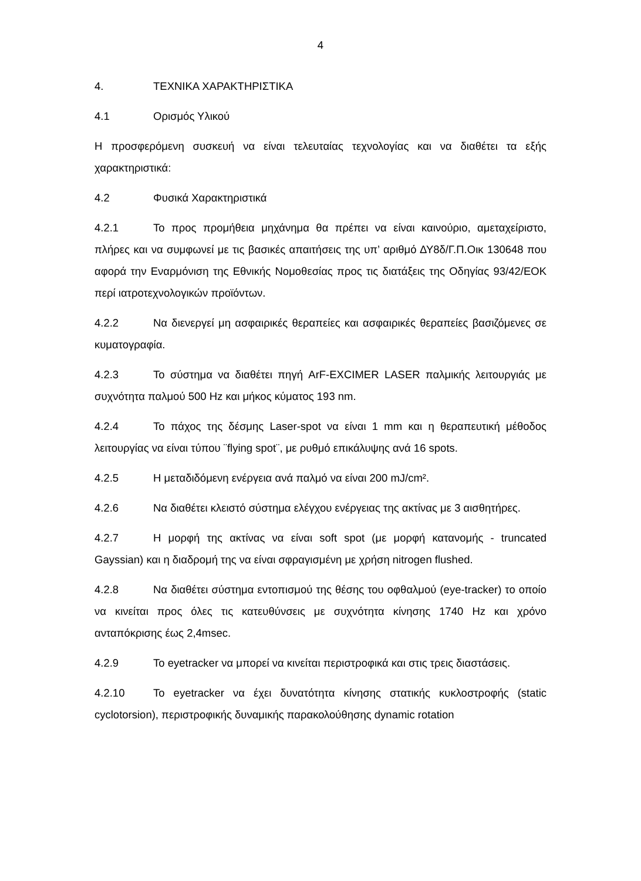4
4. ΤΕΧΝΙΚΑ ΧΑΡΑΚΤΗΡΙΣΤΙΚΑ
4.1 Ορισμός Υλικού
Η προσφερόμενη συσκευή να είναι τελευταίας τεχνολογίας και να διαθέτει τα εξής χαρακτηριστικά:
4.2 Φυσικά Χαρακτηριστικά
4.2.1 Το προς προμήθεια μηχάνημα θα πρέπει να είναι καινούριο, αμεταχείριστο, πλήρες και να συμφωνεί με τις βασικές απαιτήσεις της υπ’ αριθμό ΔΥ8δ/Γ.Π.Οικ 130648 που αφορά την Εναρμόνιση της Εθνικής Νομοθεσίας προς τις διατάξεις της Οδηγίας 93/42/ΕΟΚ περί ιατροτεχνολογικών προϊόντων.
4.2.2 Να διενεργεί μη ασφαιρικές θεραπείες και ασφαιρικές θεραπείες βασιζόμενες σε κυματογραφία.
4.2.3 Το σύστημα να διαθέτει πηγή ArF-EXCIMER LASER παλμικής λειτουργιάς με συχνότητα παλμού 500 Hz και μήκος κύματος 193 nm.
4.2.4 Το πάχος της δέσμης Laser-spot να είναι 1 mm και η θεραπευτική μέθοδος λειτουργίας να είναι τύπου ¨flying spot¨, με ρυθμό επικάλυψης ανά 16 spots.
4.2.5 Η μεταδιδόμενη ενέργεια ανά παλμό να είναι 200 mJ/cm².
4.2.6 Να διαθέτει κλειστό σύστημα ελέγχου ενέργειας της ακτίνας με 3 αισθητήρες.
4.2.7 Η μορφή της ακτίνας να είναι soft spot (με μορφή κατανομής - truncated Gayssian) και η διαδρομή της να είναι σφραγισμένη με χρήση nitrogen flushed.
4.2.8 Να διαθέτει σύστημα εντοπισμού της θέσης του οφθαλμού (eye-tracker) το οποίο να κινείται προς όλες τις κατευθύνσεις με συχνότητα κίνησης 1740 Hz και χρόνο ανταπόκρισης έως 2,4msec.
4.2.9 Το eyetracker να μπορεί να κινείται περιστροφικά και στις τρεις διαστάσεις.
4.2.10 Το eyetracker να έχει δυνατότητα κίνησης στατικής κυκλοστροφής (static cyclotorsion), περιστροφικής δυναμικής παρακολούθησης dynamic rotation